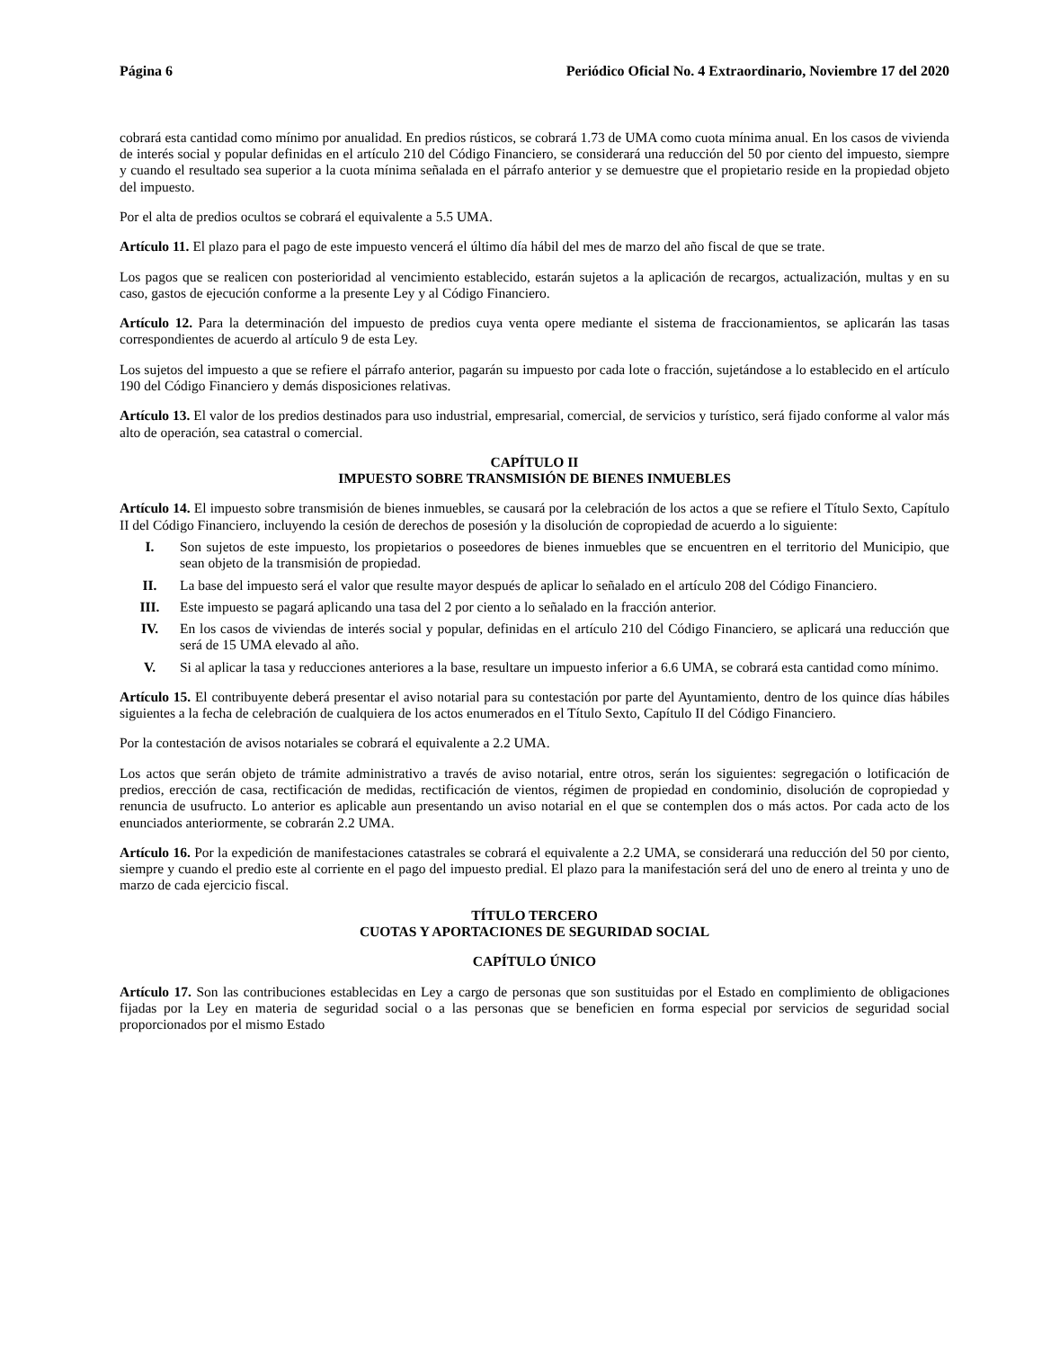Página 6 Periódico Oficial No. 4 Extraordinario, Noviembre 17 del 2020
cobrará esta cantidad como mínimo por anualidad. En predios rústicos, se cobrará 1.73 de UMA como cuota mínima anual. En los casos de vivienda de interés social y popular definidas en el artículo 210 del Código Financiero, se considerará una reducción del 50 por ciento del impuesto, siempre y cuando el resultado sea superior a la cuota mínima señalada en el párrafo anterior y se demuestre que el propietario reside en la propiedad objeto del impuesto.
Por el alta de predios ocultos se cobrará el equivalente a 5.5 UMA.
Artículo 11. El plazo para el pago de este impuesto vencerá el último día hábil del mes de marzo del año fiscal de que se trate.
Los pagos que se realicen con posterioridad al vencimiento establecido, estarán sujetos a la aplicación de recargos, actualización, multas y en su caso, gastos de ejecución conforme a la presente Ley y al Código Financiero.
Artículo 12. Para la determinación del impuesto de predios cuya venta opere mediante el sistema de fraccionamientos, se aplicarán las tasas correspondientes de acuerdo al artículo 9 de esta Ley.
Los sujetos del impuesto a que se refiere el párrafo anterior, pagarán su impuesto por cada lote o fracción, sujetándose a lo establecido en el artículo 190 del Código Financiero y demás disposiciones relativas.
Artículo 13. El valor de los predios destinados para uso industrial, empresarial, comercial, de servicios y turístico, será fijado conforme al valor más alto de operación, sea catastral o comercial.
CAPÍTULO II
IMPUESTO SOBRE TRANSMISIÓN DE BIENES INMUEBLES
Artículo 14. El impuesto sobre transmisión de bienes inmuebles, se causará por la celebración de los actos a que se refiere el Título Sexto, Capítulo II del Código Financiero, incluyendo la cesión de derechos de posesión y la disolución de copropiedad de acuerdo a lo siguiente:
I. Son sujetos de este impuesto, los propietarios o poseedores de bienes inmuebles que se encuentren en el territorio del Municipio, que sean objeto de la transmisión de propiedad.
II. La base del impuesto será el valor que resulte mayor después de aplicar lo señalado en el artículo 208 del Código Financiero.
III. Este impuesto se pagará aplicando una tasa del 2 por ciento a lo señalado en la fracción anterior.
IV. En los casos de viviendas de interés social y popular, definidas en el artículo 210 del Código Financiero, se aplicará una reducción que será de 15 UMA elevado al año.
V. Si al aplicar la tasa y reducciones anteriores a la base, resultare un impuesto inferior a 6.6 UMA, se cobrará esta cantidad como mínimo.
Artículo 15. El contribuyente deberá presentar el aviso notarial para su contestación por parte del Ayuntamiento, dentro de los quince días hábiles siguientes a la fecha de celebración de cualquiera de los actos enumerados en el Título Sexto, Capítulo II del Código Financiero.
Por la contestación de avisos notariales se cobrará el equivalente a 2.2 UMA.
Los actos que serán objeto de trámite administrativo a través de aviso notarial, entre otros, serán los siguientes: segregación o lotificación de predios, erección de casa, rectificación de medidas, rectificación de vientos, régimen de propiedad en condominio, disolución de copropiedad y renuncia de usufructo. Lo anterior es aplicable aun presentando un aviso notarial en el que se contemplen dos o más actos. Por cada acto de los enunciados anteriormente, se cobrarán 2.2 UMA.
Artículo 16. Por la expedición de manifestaciones catastrales se cobrará el equivalente a 2.2 UMA, se considerará una reducción del 50 por ciento, siempre y cuando el predio este al corriente en el pago del impuesto predial. El plazo para la manifestación será del uno de enero al treinta y uno de marzo de cada ejercicio fiscal.
TÍTULO TERCERO
CUOTAS Y APORTACIONES DE SEGURIDAD SOCIAL
CAPÍTULO ÚNICO
Artículo 17. Son las contribuciones establecidas en Ley a cargo de personas que son sustituidas por el Estado en complimiento de obligaciones fijadas por la Ley en materia de seguridad social o a las personas que se beneficien en forma especial por servicios de seguridad social proporcionados por el mismo Estado